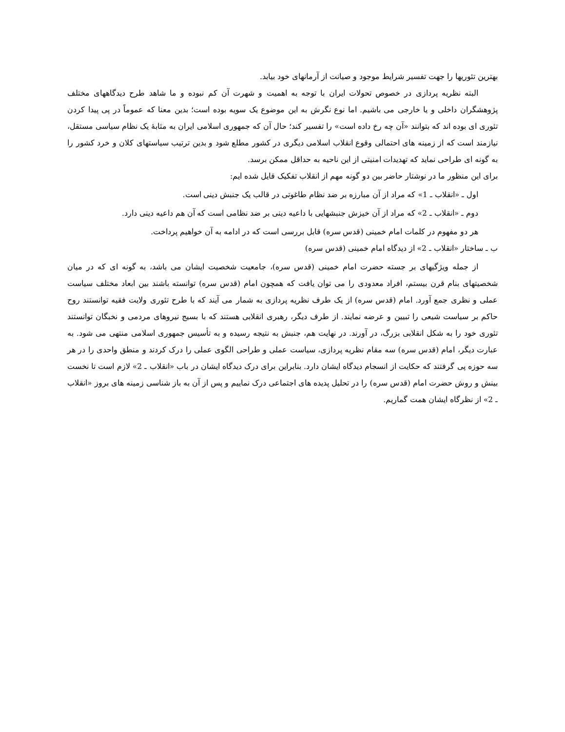بهترین تئوریها را جهت تفسیر شرایط موجود و صیانت از آرمانهای خود بیابد.
البته نظریه پردازی در خصوص تحولات ایران با توجه به اهمیت و شهرت آن کم نبوده و ما شاهد طرح دیدگاههای مختلف پژوهشگران داخلی و یا خارجی می باشیم. اما نوع نگرش به این موضوع یک سویه بوده است؛ بدین معنا که عموماً در پی پیدا کردن تئوری ای بوده اند که بتوانند «آن چه رخ داده است» را تفسیر کند؛ حال آن که جمهوری اسلامی ایران به مثابهٔ یک نظام سیاسی مستقل، نیازمند است که از زمینه های احتمالی وقوع انقلاب اسلامی دیگری در کشور مطلع شود و بدین ترتیب سیاستهای کلان و خرد کشور را به گونه ای طراحی نماید که تهدیدات امنیتی از این ناحیه به حداقل ممکن برسد.
برای این منظور ما در نوشتار حاضر بین دو گونه مهم از انقلاب تفکیک قایل شده ایم:
اول ـ «انقلاب ـ 1» که مراد از آن مبارزه بر ضد نظام طاغوتی در قالب یک جنبش دینی است.
دوم ـ «انقلاب ـ 2» که مراد از آن خیزش جنبشهایی با داعیه دینی بر ضد نظامی است که آن هم داعیه دینی دارد.
هر دو مفهوم در کلمات امام خمینی (قدس سره) قابل بررسی است که در ادامه به آن خواهیم پرداخت.
ب ـ ساختار «انقلاب ـ 2» از دیدگاه امام خمینی (قدس سره)
از جمله ویژگیهای بر جسته حضرت امام خمینی (قدس سره)، جامعیت شخصیت ایشان می باشد، به گونه ای که در میان شخصیتهای بنام قرن بیستم، افراد معدودی را می توان یافت که همچون امام (قدس سره) توانسته باشند بین ابعاد مختلف سیاست عملی و نظری جمع آورد. امام (قدس سره) از یک طرف نظریه پردازی به شمار می آیند که با طرح تئوری ولایت فقیه توانستند روح حاکم بر سیاست شیعی را تبیین و عرضه نمایند. از طرف دیگر، رهبری انقلابی هستند که با بسیج نیروهای مردمی و نخبگان توانستند تئوری خود را به شکل انقلابی بزرگ، در آورند. در نهایت هم، جنبش به نتیجه رسیده و به تأسیس جمهوری اسلامی منتهی می شود. به عبارت دیگر، امام (قدس سره) سه مقام نظریه پردازی، سیاست عملی و طراحی الگوی عملی را درک کردند و منطق واحدی را در هر سه حوزه پی گرفتند که حکایت از انسجام دیدگاه ایشان دارد. بنابراین برای درک دیدگاه ایشان در باب «انقلاب ـ 2» لازم است تا نخست بینش و روش حضرت امام (قدس سره) را در تحلیل پدیده های اجتماعی درک نماییم و پس از آن به باز شناسی زمینه های بروز «انقلاب ـ 2» از نظرگاه ایشان همت گماریم.